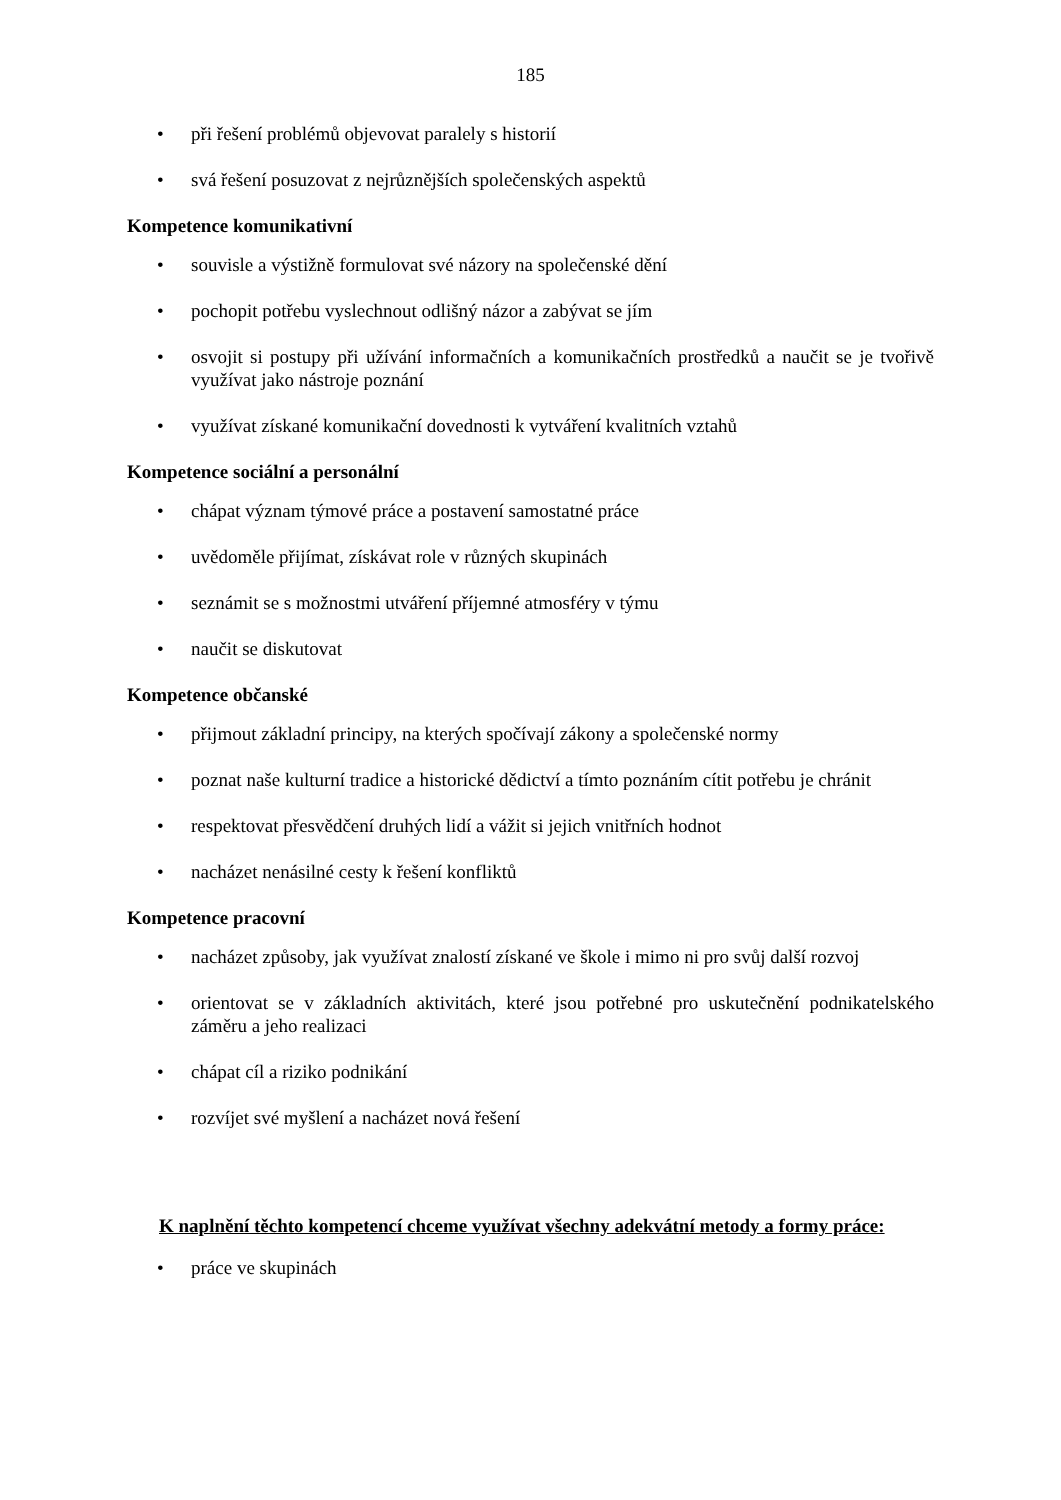185
• při řešení problémů objevovat paralely s historií
• svá řešení posuzovat z nejrůznějších společenských aspektů
Kompetence komunikativní
• souvisle a výstižně formulovat své názory na společenské dění
• pochopit potřebu vyslechnout odlišný názor a zabývat se jím
• osvojit si postupy při užívání informačních a komunikačních prostředků a naučit se je tvořivě využívat jako nástroje poznání
• využívat získané komunikační dovednosti k vytváření kvalitních vztahů
Kompetence sociální a personální
• chápat význam týmové práce a postavení samostatné práce
• uvědoměle přijímat, získávat role v různých skupinách
• seznámit se s možnostmi utváření příjemné atmosféry v týmu
• naučit se diskutovat
Kompetence občanské
• přijmout základní principy, na kterých spočívají zákony a společenské normy
• poznat naše kulturní tradice a historické dědictví a tímto poznáním cítit potřebu je chránit
• respektovat přesvědčení druhých lidí a vážit si jejich vnitřních hodnot
• nacházet nenásilné cesty k řešení konfliktů
Kompetence pracovní
• nacházet způsoby, jak využívat znalostí získané ve škole i mimo ni pro svůj další rozvoj
• orientovat se v základních aktivitách, které jsou potřebné pro uskutečnění podnikatelského záměru a jeho realizaci
• chápat cíl a riziko podnikání
• rozvíjet své myšlení a nacházet nová řešení
K naplnění těchto kompetencí chceme využívat všechny adekvátní metody a formy práce:
• práce ve skupinách